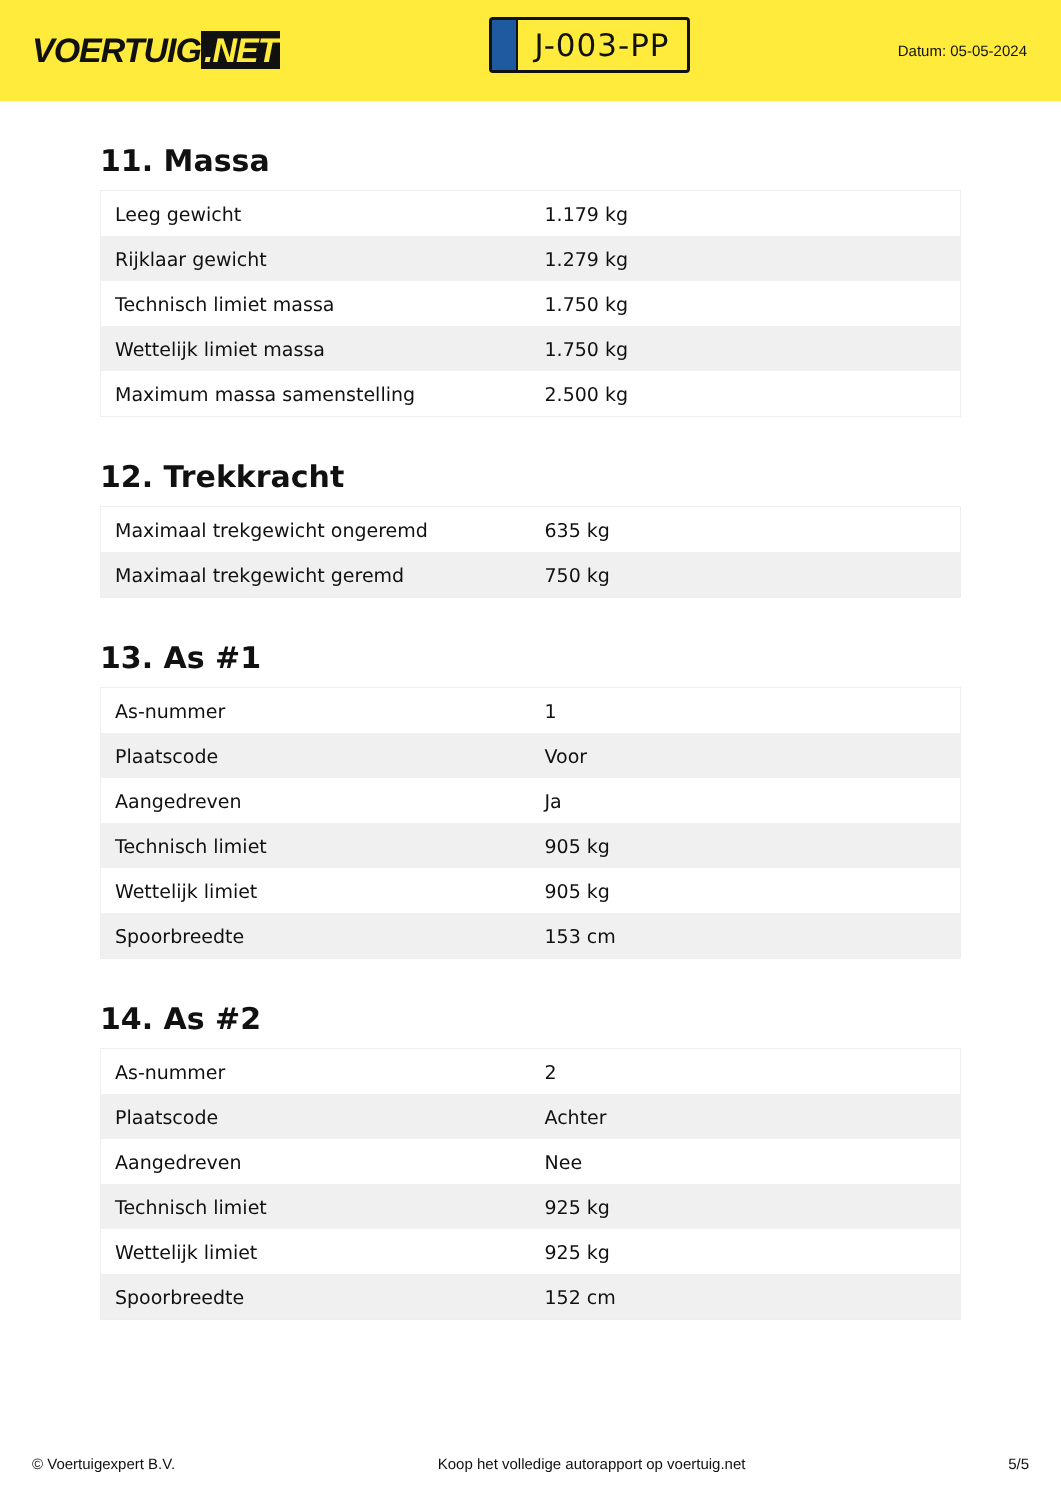VOERTUIG.NET
J-003-PP
Datum: 05-05-2024
11. Massa
| Leeg gewicht | 1.179 kg |
| Rijklaar gewicht | 1.279 kg |
| Technisch limiet massa | 1.750 kg |
| Wettelijk limiet massa | 1.750 kg |
| Maximum massa samenstelling | 2.500 kg |
12. Trekkracht
| Maximaal trekgewicht ongeremd | 635 kg |
| Maximaal trekgewicht geremd | 750 kg |
13. As #1
| As-nummer | 1 |
| Plaatscode | Voor |
| Aangedreven | Ja |
| Technisch limiet | 905 kg |
| Wettelijk limiet | 905 kg |
| Spoorbreedte | 153 cm |
14. As #2
| As-nummer | 2 |
| Plaatscode | Achter |
| Aangedreven | Nee |
| Technisch limiet | 925 kg |
| Wettelijk limiet | 925 kg |
| Spoorbreedte | 152 cm |
© Voertuigexpert B.V. Koop het volledige autorapport op voertuig.net 5/5